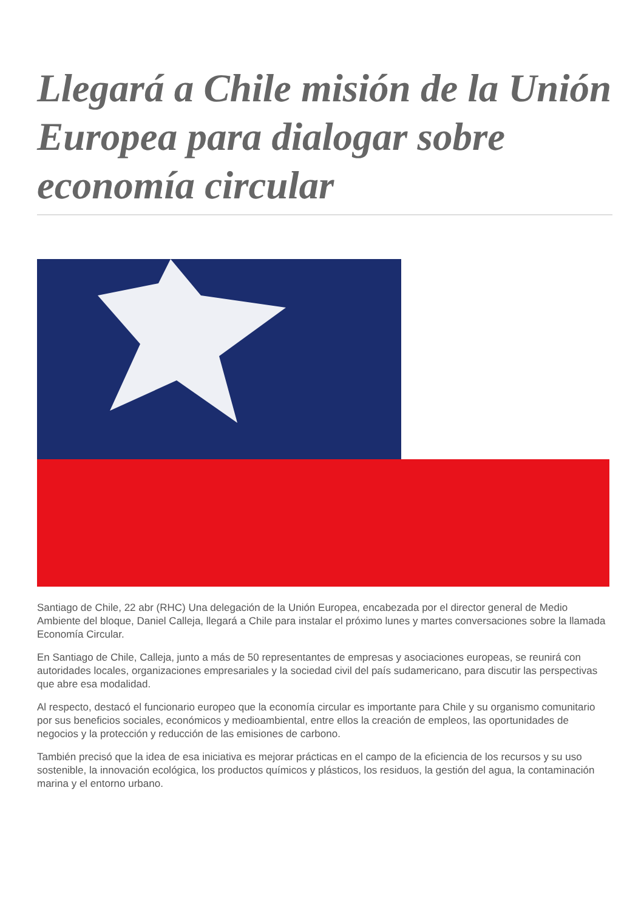Llegará a Chile misión de la Unión Europea para dialogar sobre economía circular
Santiago de Chile, 22 abr (RHC) Una delegación de la Unión Europea, encabezada por el director general de Medio Ambiente del bloque, Daniel Calleja, llegará a Chile para instalar el próximo lunes y martes conversaciones sobre la llamada Economía Circular.
En Santiago de Chile, Calleja, junto a más de 50 representantes de empresas y asociaciones europeas, se reunirá con autoridades locales, organizaciones empresariales y la sociedad civil del país sudamericano, para discutir las perspectivas que abre esa modalidad.
Al respecto, destacó el funcionario europeo que la economía circular es importante para Chile y su organismo comunitario por sus beneficios sociales, económicos y medioambiental, entre ellos la creación de empleos, las oportunidades de negocios y la protección y reducción de las emisiones de carbono.
También precisó que la idea de esa iniciativa es mejorar prácticas en el campo de la eficiencia de los recursos y su uso sostenible, la innovación ecológica, los productos químicos y plásticos, los residuos, la gestión del agua, la contaminación marina y el entorno urbano.